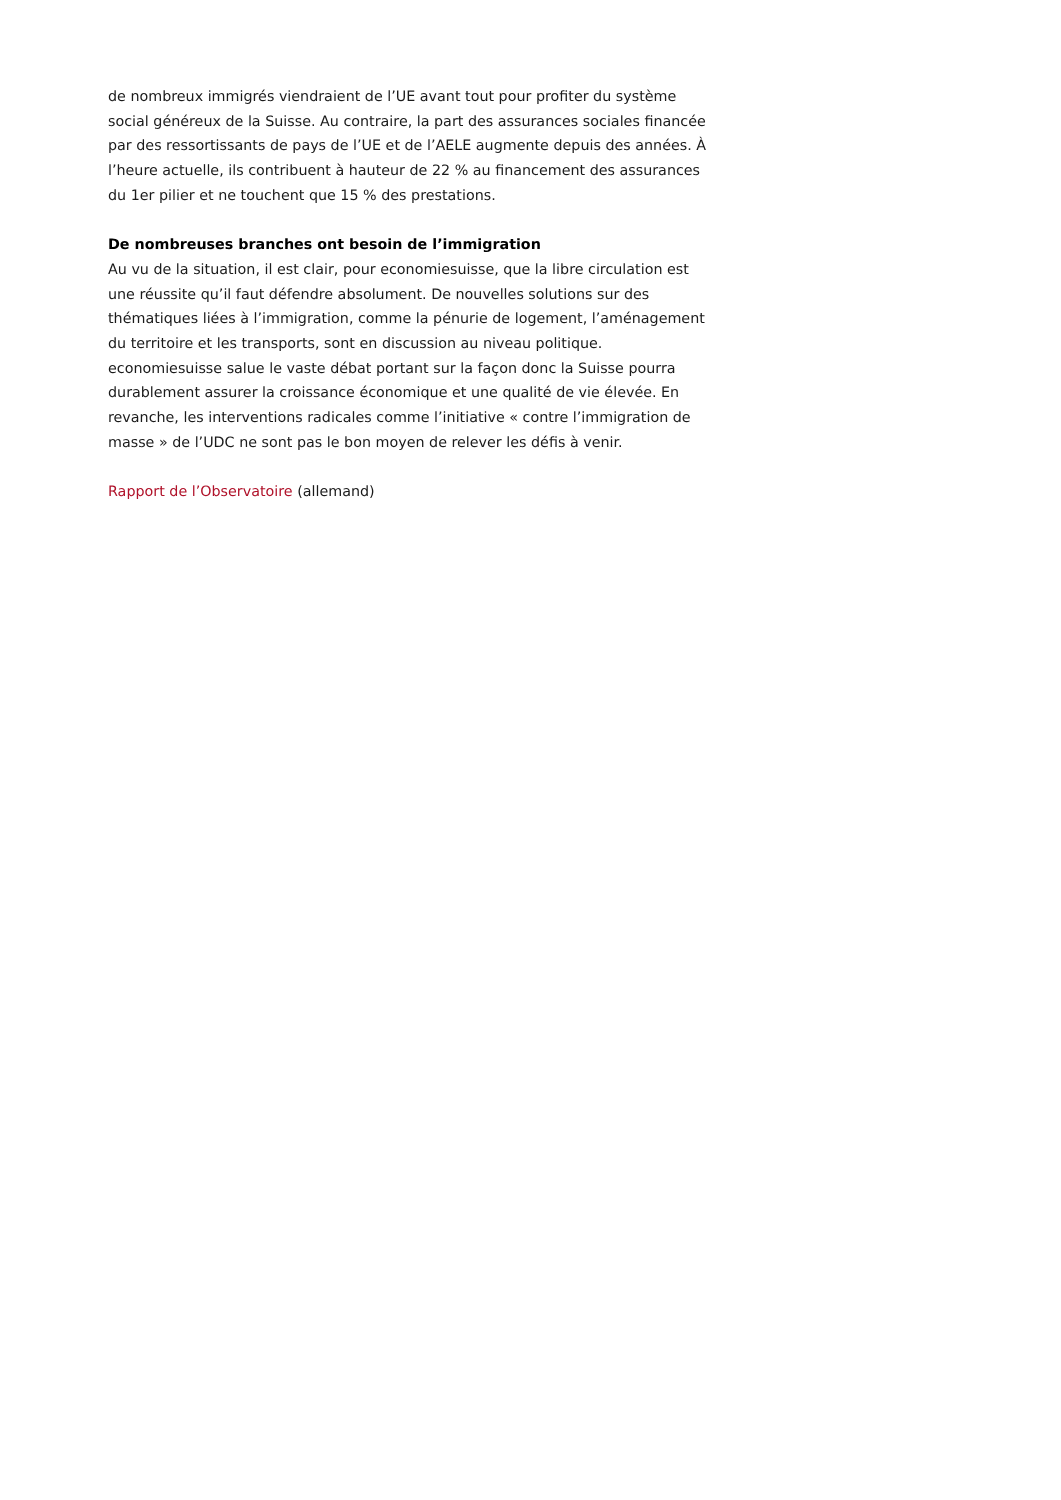de nombreux immigrés viendraient de l’UE avant tout pour profiter du système social généreux de la Suisse. Au contraire, la part des assurances sociales financée par des ressortissants de pays de l’UE et de l’AELE augmente depuis des années. À l’heure actuelle, ils contribuent à hauteur de 22 % au financement des assurances du 1er pilier et ne touchent que 15 % des prestations.
De nombreuses branches ont besoin de l’immigration
Au vu de la situation, il est clair, pour economiesuisse, que la libre circulation est une réussite qu’il faut défendre absolument. De nouvelles solutions sur des thématiques liées à l’immigration, comme la pénurie de logement, l’aménagement du territoire et les transports, sont en discussion au niveau politique. economiesuisse salue le vaste débat portant sur la façon donc la Suisse pourra durablement assurer la croissance économique et une qualité de vie élevée. En revanche, les interventions radicales comme l’initiative « contre l’immigration de masse » de l’UDC ne sont pas le bon moyen de relever les défis à venir.
Rapport de l’Observatoire (allemand)